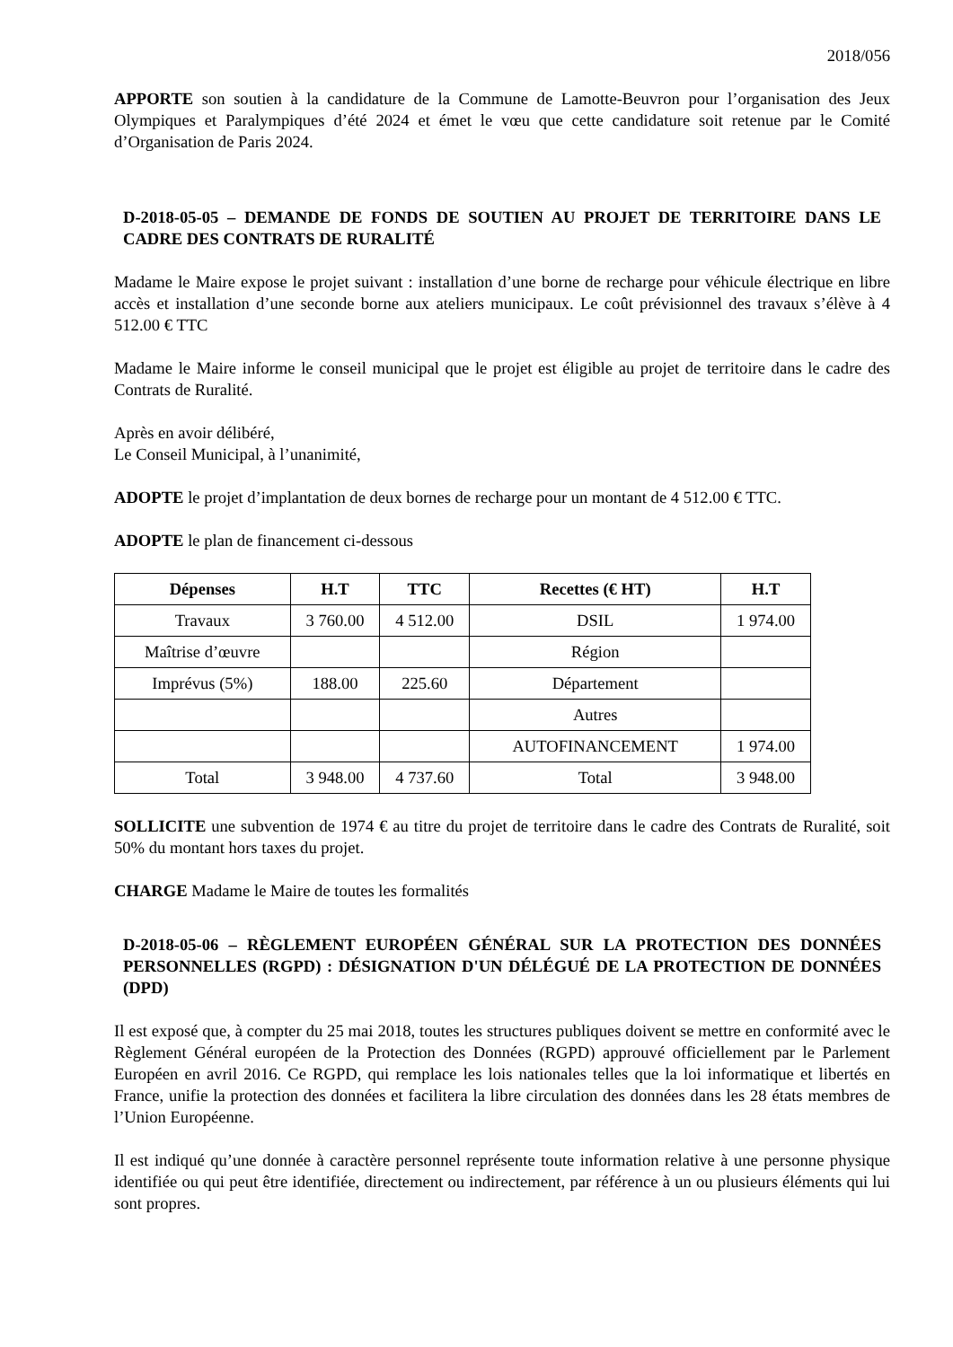2018/056
APPORTE son soutien à la candidature de la Commune de Lamotte-Beuvron pour l’organisation des Jeux Olympiques et Paralympiques d’été 2024 et émet le vœu que cette candidature soit retenue par le Comité d’Organisation de Paris 2024.
D-2018-05-05 – DEMANDE DE FONDS DE SOUTIEN AU PROJET DE TERRITOIRE DANS LE CADRE DES CONTRATS DE RURALITÉ
Madame le Maire expose le projet suivant : installation d’une borne de recharge pour véhicule électrique en libre accès et installation d’une seconde borne aux ateliers municipaux. Le coût prévisionnel des travaux s’élève à 4 512.00 € TTC
Madame le Maire informe le conseil municipal que le projet est éligible au projet de territoire dans le cadre des Contrats de Ruralité.
Après en avoir délibéré,
Le Conseil Municipal, à l’unanimité,
ADOPTE le projet d’implantation de deux bornes de recharge pour un montant de 4 512.00 € TTC.
ADOPTE le plan de financement ci-dessous
| Dépenses | H.T | TTC | Recettes (€ HT) | H.T |
| --- | --- | --- | --- | --- |
| Travaux | 3 760.00 | 4 512.00 | DSIL | 1 974.00 |
| Maîtrise d’œuvre | | | Région | |
| Imprévus (5%) | 188.00 | 225.60 | Département | |
| | | | Autres | |
| | | | AUTOFINANCEMENT | 1 974.00 |
| Total | 3 948.00 | 4 737.60 | Total | 3 948.00 |
SOLLICITE une subvention de 1974 € au titre du projet de territoire dans le cadre des Contrats de Ruralité, soit 50% du montant hors taxes du projet.
CHARGE Madame le Maire de toutes les formalités
D-2018-05-06 – RÈGLEMENT EUROPÉEN GÉNÉRAL SUR LA PROTECTION DES DONNÉES PERSONNELLES (RGPD) : DÉSIGNATION D'UN DÉLÉGUÉ DE LA PROTECTION DE DONNÉES (DPD)
Il est exposé que, à compter du 25 mai 2018, toutes les structures publiques doivent se mettre en conformité avec le Règlement Général européen de la Protection des Données (RGPD) approuvé officiellement par le Parlement Européen en avril 2016. Ce RGPD, qui remplace les lois nationales telles que la loi informatique et libertés en France, unifie la protection des données et facilitera la libre circulation des données dans les 28 états membres de l’Union Européenne.
Il est indiqué qu’une donnée à caractère personnel représente toute information relative à une personne physique identifiée ou qui peut être identifiée, directement ou indirectement, par référence à un ou plusieurs éléments qui lui sont propres.